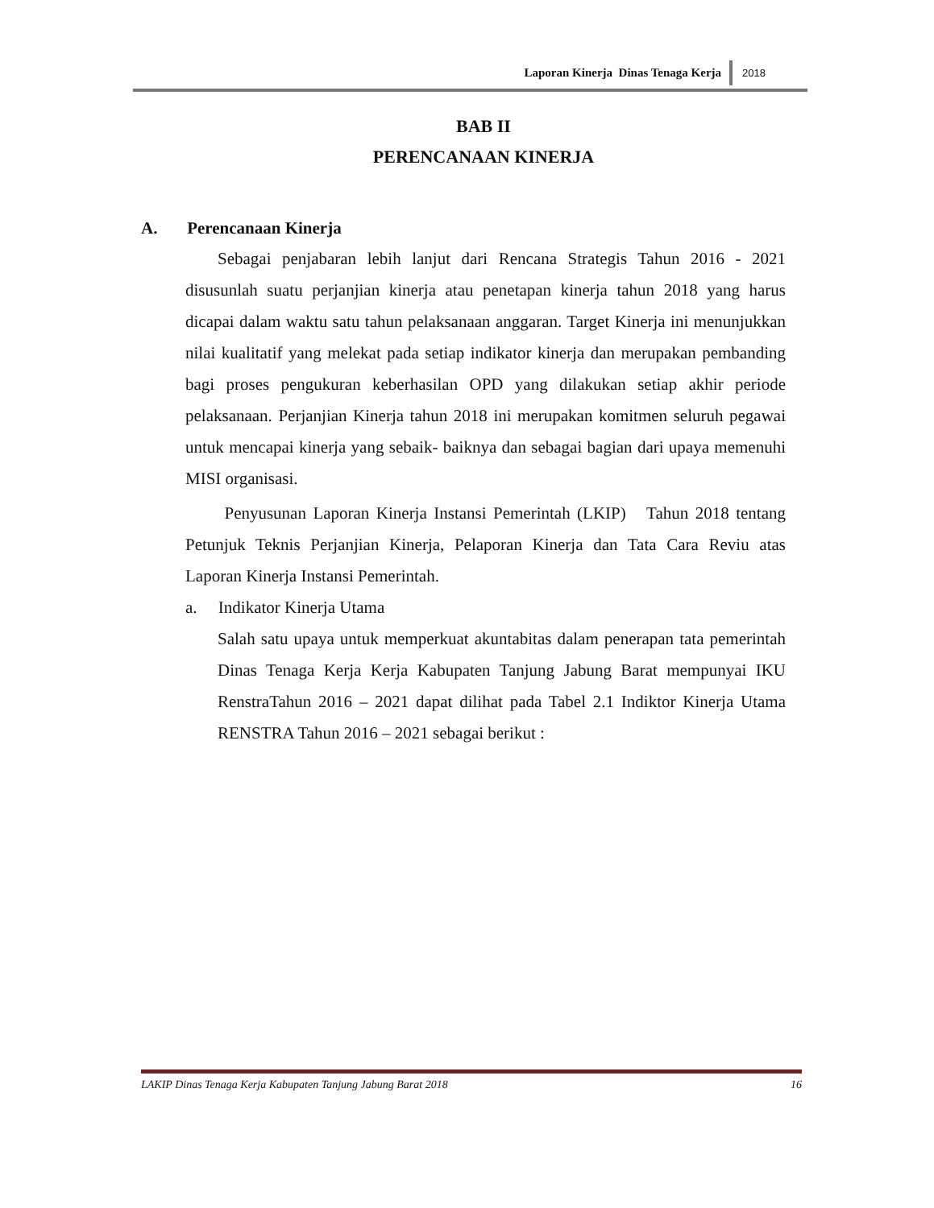Laporan Kinerja Dinas Tenaga Kerja 2018
BAB II
PERENCANAAN KINERJA
A. Perencanaan Kinerja
Sebagai penjabaran lebih lanjut dari Rencana Strategis Tahun 2016 - 2021 disusunlah suatu perjanjian kinerja atau penetapan kinerja tahun 2018 yang harus dicapai dalam waktu satu tahun pelaksanaan anggaran. Target Kinerja ini menunjukkan nilai kualitatif yang melekat pada setiap indikator kinerja dan merupakan pembanding bagi proses pengukuran keberhasilan OPD yang dilakukan setiap akhir periode pelaksanaan. Perjanjian Kinerja tahun 2018 ini merupakan komitmen seluruh pegawai untuk mencapai kinerja yang sebaik- baiknya dan sebagai bagian dari upaya memenuhi MISI organisasi.
Penyusunan Laporan Kinerja Instansi Pemerintah (LKIP) Tahun 2018 tentang Petunjuk Teknis Perjanjian Kinerja, Pelaporan Kinerja dan Tata Cara Reviu atas Laporan Kinerja Instansi Pemerintah.
a. Indikator Kinerja Utama
Salah satu upaya untuk memperkuat akuntabitas dalam penerapan tata pemerintah Dinas Tenaga Kerja Kerja Kabupaten Tanjung Jabung Barat mempunyai IKU RenstraTahun 2016 – 2021 dapat dilihat pada Tabel 2.1 Indiktor Kinerja Utama RENSTRA Tahun 2016 – 2021 sebagai berikut :
LAKIP Dinas Tenaga Kerja Kabupaten Tanjung Jabung Barat 2018 16